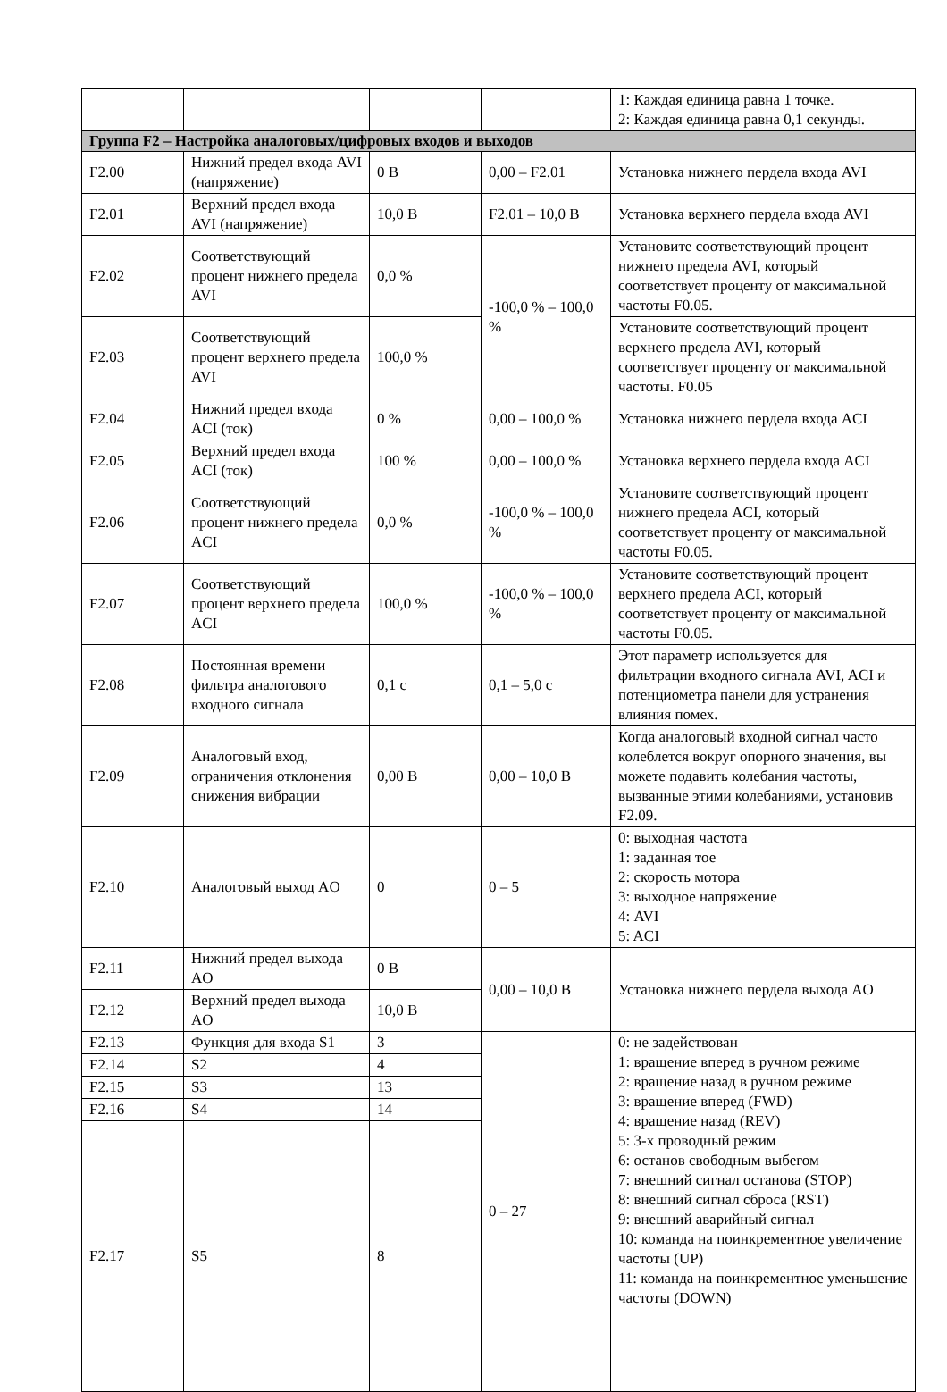| | | | | 1: Каждая единица равна 1 точке. 2: Каждая единица равна 0,1 секунды. |
| Группа F2 – Настройка аналоговых/цифровых входов и выходов | | | | |
| F2.00 | Нижний предел входа AVI (напряжение) | 0 В | 0,00 – F2.01 | Установка нижнего пердела входа AVI |
| F2.01 | Верхний предел входа AVI (напряжение) | 10,0 В | F2.01 – 10,0 В | Установка верхнего пердела входа AVI |
| F2.02 | Соответствующий процент нижнего предела AVI | 0,0 % | -100,0 % – 100,0 % | Установите соответствующий процент нижнего предела AVI, который соответствует проценту от максимальной частоты F0.05. |
| F2.03 | Соответствующий процент верхнего предела AVI | 100,0 % | | Установите соответствующий процент верхнего предела AVI, который соответствует проценту от максимальной частоты. F0.05 |
| F2.04 | Нижний предел входа ACI (ток) | 0 % | 0,00 – 100,0 % | Установка нижнего пердела входа ACI |
| F2.05 | Верхний предел входа ACI (ток) | 100 % | 0,00 – 100,0 % | Установка верхнего пердела входа ACI |
| F2.06 | Соответствующий процент нижнего предела ACI | 0,0 % | -100,0 % – 100,0 % | Установите соответствующий процент нижнего предела ACI, который соответствует проценту от максимальной частоты F0.05. |
| F2.07 | Соответствующий процент верхнего предела ACI | 100,0 % | -100,0 % – 100,0 % | Установите соответствующий процент верхнего предела ACI, который соответствует проценту от максимальной частоты F0.05. |
| F2.08 | Постоянная времени фильтра аналогового входного сигнала | 0,1 с | 0,1 – 5,0 с | Этот параметр используется для фильтрации входного сигнала AVI, ACI и потенциометра панели для устранения влияния помех. |
| F2.09 | Аналоговый вход, ограничения отклонения снижения вибрации | 0,00 В | 0,00 – 10,0 В | Когда аналоговый входной сигнал часто колеблется вокруг опорного значения, вы можете подавить колебания частоты, вызванные этими колебаниями, установив F2.09. |
| F2.10 | Аналоговый выход AO | 0 | 0 – 5 | 0: выходная частота 1: заданная тое 2: скорость мотора 3: выходное напряжение 4: AVI 5: ACI |
| F2.11 | Нижний предел выхода AO | 0 В | 0,00 – 10,0 В | Установка нижнего пердела выхода AO |
| F2.12 | Верхний предел выхода AO | 10,0 В | | |
| F2.13 | Функция для входа S1 | 3 | 0 – 27 | 0: не задействован 1: вращение вперед в ручном режиме 2: вращение назад в ручном режиме 3: вращение вперед (FWD) 4: вращение назад (REV) 5: 3-х проводный режим 6: останов свободным выбегом 7: внешний сигнал останова (STOP) 8: внешний сигнал сброса (RST) 9: внешний аварийный сигнал 10: команда на поинкрементное увеличение частоты (UP) 11: команда на поинкрементное уменьшение частоты (DOWN) |
| F2.14 | S2 | 4 | | |
| F2.15 | S3 | 13 | | |
| F2.16 | S4 | 14 | | |
| F2.17 | S5 | 8 | | |